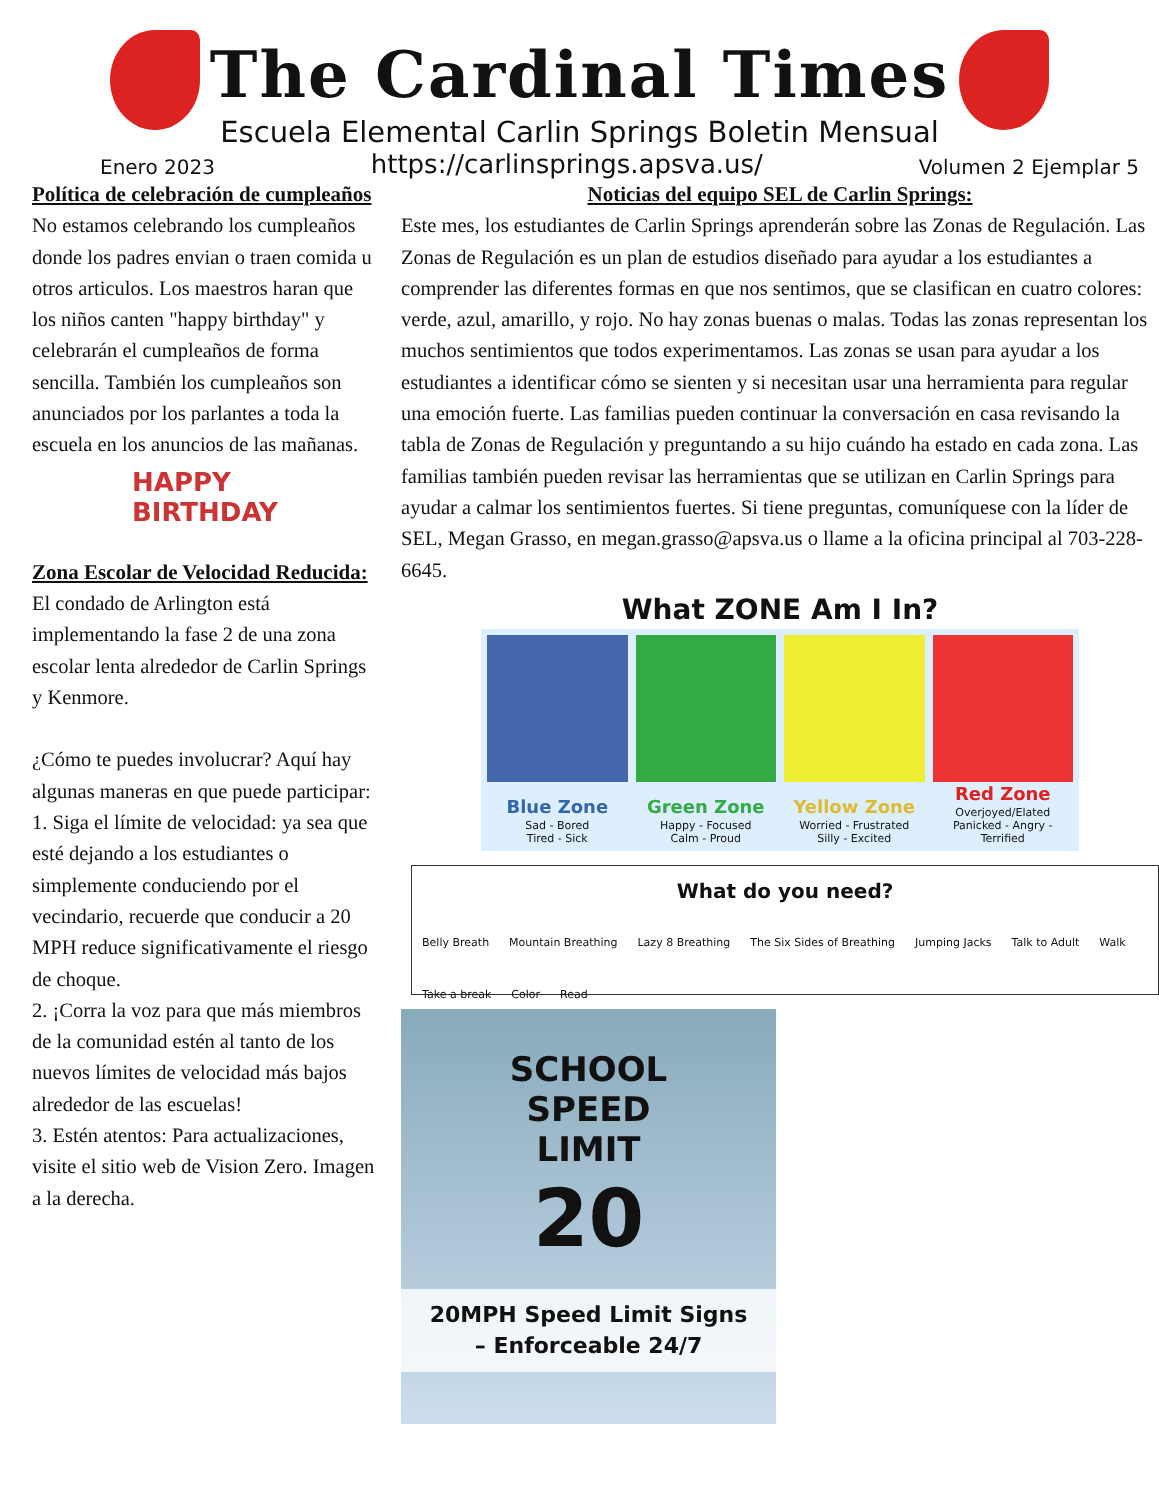The Cardinal Times
Escuela Elemental Carlin Springs Boletin Mensual
Enero 2023 https://carlinsprings.apsva.us/ Volumen 2 Ejemplar 5
Política de celebración de cumpleaños
No estamos celebrando los cumpleaños donde los padres envian o traen comida u otros articulos. Los maestros haran que los niños canten "happy birthday" y celebrarán el cumpleaños de forma sencilla. También los cumpleaños son anunciados por los parlantes a toda la escuela en los anuncios de las mañanas.
HAPPY
BIRTHDAY
Zona Escolar de Velocidad Reducida:
El condado de Arlington está implementando la fase 2 de una zona escolar lenta alrededor de Carlin Springs y Kenmore.
¿Cómo te puedes involucrar? Aquí hay algunas maneras en que puede participar:
1. Siga el límite de velocidad: ya sea que esté dejando a los estudiantes o simplemente conduciendo por el vecindario, recuerde que conducir a 20 MPH reduce significativamente el riesgo de choque.
2. ¡Corra la voz para que más miembros de la comunidad estén al tanto de los nuevos límites de velocidad más bajos alrededor de las escuelas!
3. Estén atentos: Para actualizaciones, visite el sitio web de Vision Zero. Imagen a la derecha.
Noticias del equipo SEL de Carlin Springs:
Este mes, los estudiantes de Carlin Springs aprenderán sobre las Zonas de Regulación. Las Zonas de Regulación es un plan de estudios diseñado para ayudar a los estudiantes a comprender las diferentes formas en que nos sentimos, que se clasifican en cuatro colores: verde, azul, amarillo, y rojo. No hay zonas buenas o malas. Todas las zonas representan los muchos sentimientos que todos experimentamos. Las zonas se usan para ayudar a los estudiantes a identificar cómo se sienten y si necesitan usar una herramienta para regular una emoción fuerte. Las familias pueden continuar la conversación en casa revisando la tabla de Zonas de Regulación y preguntando a su hijo cuándo ha estado en cada zona. Las familias también pueden revisar las herramientas que se utilizan en Carlin Springs para ayudar a calmar los sentimientos fuertes. Si tiene preguntas, comuníquese con la líder de SEL, Megan Grasso, en megan.grasso@apsva.us o llame a la oficina principal al 703-228-6645.
What ZONE Am I In?
Blue Zone
Sad - Bored
Tired - Sick
Green Zone
Happy - Focused
Calm - Proud
Yellow Zone
Worried - Frustrated
Silly - Excited
Red Zone
Overjoyed/Elated
Panicked - Angry - Terrified
What do you need? Belly Breath Mountain Breathing Lazy 8 Breathing The Six Sides of Breathing Jumping Jacks Talk to Adult Walk Take a break Color Read
SCHOOL
SPEED
LIMIT
20
20MPH Speed Limit Signs
– Enforceable 24/7